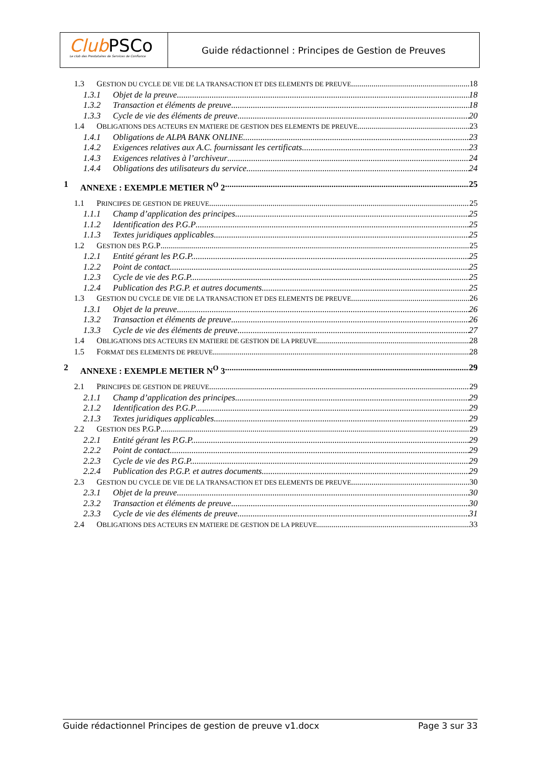Club PSCo
Le club des Prestataires de Services de Confiance
Guide rédactionnel : Principes de Gestion de Preuves
1.3 GESTION DU CYCLE DE VIE DE LA TRANSACTION ET DES ELEMENTS DE PREUVE 18
1.3.1 Objet de la preuve 18
1.3.2 Transaction et éléments de preuve 18
1.3.3 Cycle de vie des éléments de preuve 20
1.4 OBLIGATIONS DES ACTEURS EN MATIERE DE GESTION DES ELEMENTS DE PREUVE 23
1.4.1 Obligations de ALPA BANK ONLINE 23
1.4.2 Exigences relatives aux A.C. fournissant les certificats 23
1.4.3 Exigences relatives à l’archiveur 24
1.4.4 Obligations des utilisateurs du service 24
1 ANNEXE : EXEMPLE METIER N<sup>O</sup> 2 25
1.1 PRINCIPES DE GESTION DE PREUVE 25
1.1.1 Champ d’application des principes 25
1.1.2 Identification des P.G.P 25
1.1.3 Textes juridiques applicables 25
1.2 GESTION DES P.G.P 25
1.2.1 Entité gérant les P.G.P. 25
1.2.2 Point de contact 25
1.2.3 Cycle de vie des P.G.P. 25
1.2.4 Publication des P.G.P. et autres documents 25
1.3 GESTION DU CYCLE DE VIE DE LA TRANSACTION ET DES ELEMENTS DE PREUVE 26
1.3.1 Objet de la preuve 26
1.3.2 Transaction et éléments de preuve 26
1.3.3 Cycle de vie des éléments de preuve 27
1.4 OBLIGATIONS DES ACTEURS EN MATIERE DE GESTION DE LA PREUVE 28
1.5 FORMAT DES ELEMENTS DE PREUVE 28
2 ANNEXE : EXEMPLE METIER N<sup>O</sup> 3 29
2.1 PRINCIPES DE GESTION DE PREUVE 29
2.1.1 Champ d’application des principes 29
2.1.2 Identification des P.G.P 29
2.1.3 Textes juridiques applicables 29
2.2 GESTION DES P.G.P 29
2.2.1 Entité gérant les P.G.P. 29
2.2.2 Point de contact 29
2.2.3 Cycle de vie des P.G.P. 29
2.2.4 Publication des P.G.P. et autres documents 29
2.3 GESTION DU CYCLE DE VIE DE LA TRANSACTION ET DES ELEMENTS DE PREUVE 30
2.3.1 Objet de la preuve 30
2.3.2 Transaction et éléments de preuve 30
2.3.3 Cycle de vie des éléments de preuve 31
2.4 OBLIGATIONS DES ACTEURS EN MATIERE DE GESTION DE LA PREUVE 33
Guide rédactionnel Principes de gestion de preuve v1.docx Page 3 sur 33